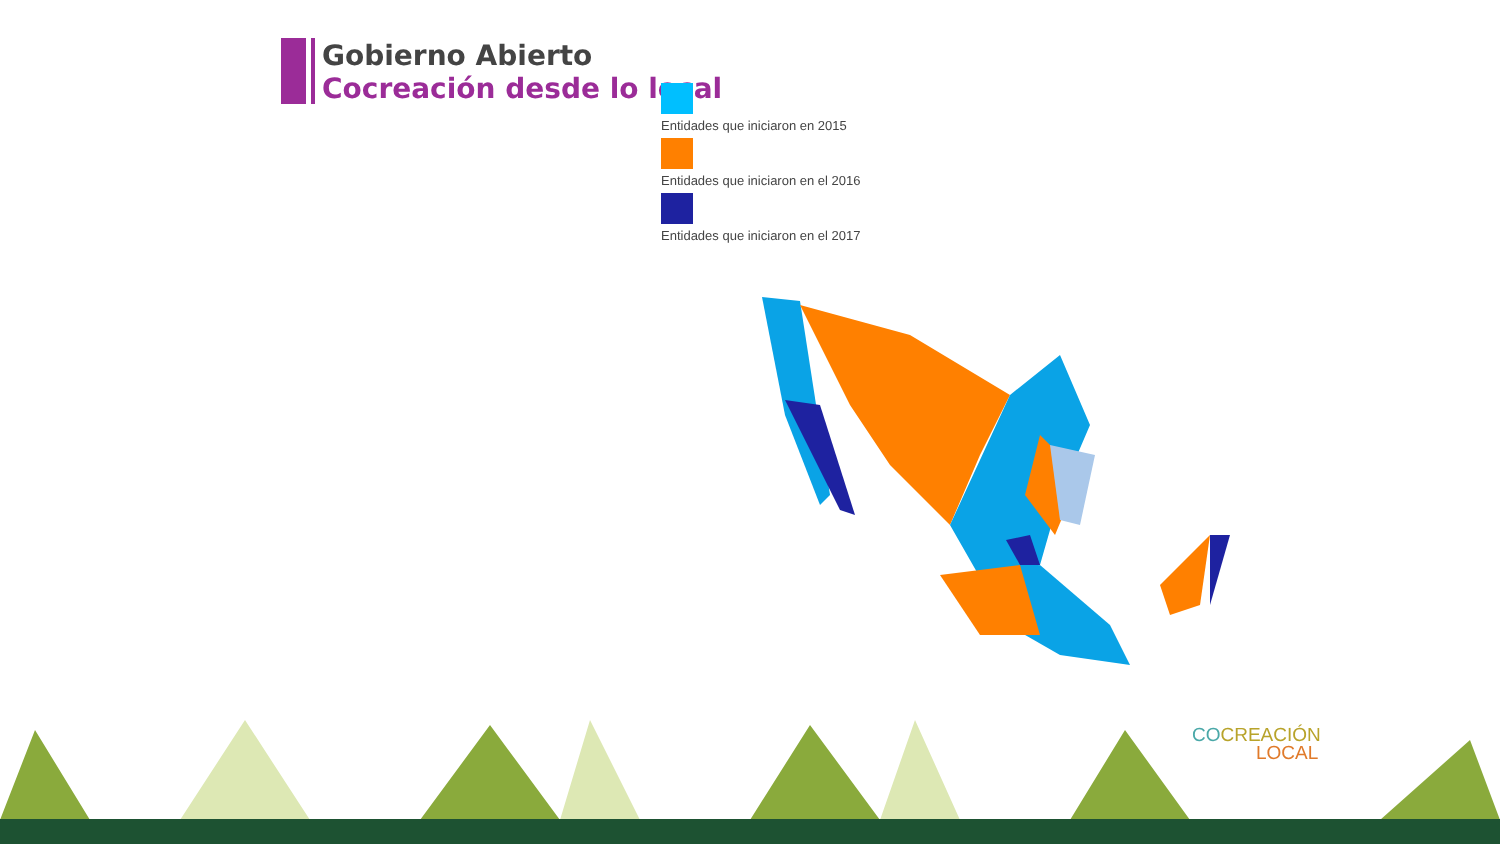Gobierno Abierto
Cocreación desde lo local
Entidades que iniciaron en 2015
Entidades que iniciaron en el 2016
Entidades que iniciaron en el 2017
CO CREACIÓN
LOCAL